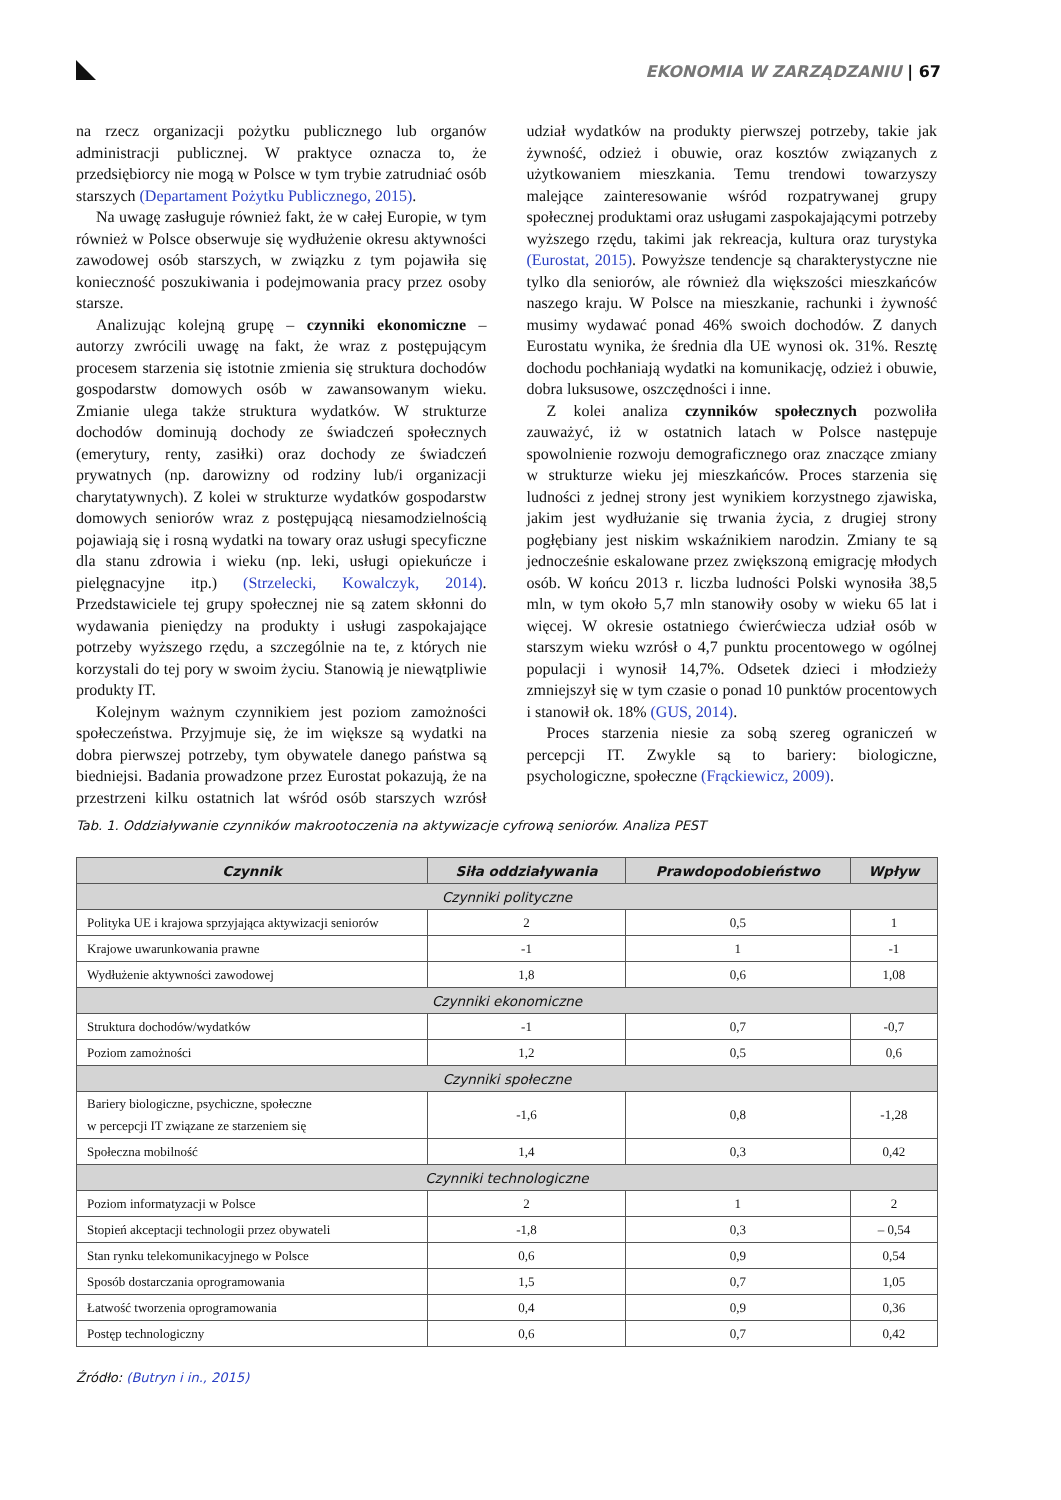EKONOMIA W ZARZĄDZANIU | 67
na rzecz organizacji pożytku publicznego lub organów administracji publicznej. W praktyce oznacza to, że przedsiębiorcy nie mogą w Polsce w tym trybie zatrudniać osób starszych (Departament Pożytku Publicznego, 2015).
Na uwagę zasługuje również fakt, że w całej Europie, w tym również w Polsce obserwuje się wydłużenie okresu aktywności zawodowej osób starszych, w związku z tym pojawiła się konieczność poszukiwania i podejmowania pracy przez osoby starsze.
Analizując kolejną grupę – czynniki ekonomiczne – autorzy zwrócili uwagę na fakt, że wraz z postępującym procesem starzenia się istotnie zmienia się struktura dochodów gospodarstw domowych osób w zawansowanym wieku. Zmianie ulega także struktura wydatków. W strukturze dochodów dominują dochody ze świadczeń społecznych (emerytury, renty, zasiłki) oraz dochody ze świadczeń prywatnych (np. darowizny od rodziny lub/i organizacji charytatywnych). Z kolei w strukturze wydatków gospodarstw domowych seniorów wraz z postępującą niesamodzielnością pojawiają się i rosną wydatki na towary oraz usługi specyficzne dla stanu zdrowia i wieku (np. leki, usługi opiekuńcze i pielęgnacyjne itp.) (Strzelecki, Kowalczyk, 2014). Przedstawiciele tej grupy społecznej nie są zatem skłonni do wydawania pieniędzy na produkty i usługi zaspokajające potrzeby wyższego rzędu, a szczególnie na te, z których nie korzystali do tej pory w swoim życiu. Stanowią je niewątpliwie produkty IT.
Kolejnym ważnym czynnikiem jest poziom zamożności społeczeństwa. Przyjmuje się, że im większe są wydatki na dobra pierwszej potrzeby, tym obywatele danego państwa są biedniejsi. Badania prowadzone przez Eurostat pokazują, że na przestrzeni kilku ostatnich lat wśród osób starszych wzrósł udział wydatków na produkty pierwszej potrzeby, takie jak żywność, odzież i obuwie, oraz kosztów związanych z użytkowaniem mieszkania. Temu trendowi towarzyszy malejące zainteresowanie wśród rozpatrywanej grupy społecznej produktami oraz usługami zaspokajającymi potrzeby wyższego rzędu, takimi jak rekreacja, kultura oraz turystyka (Eurostat, 2015). Powyższe tendencje są charakterystyczne nie tylko dla seniorów, ale również dla większości mieszkańców naszego kraju. W Polsce na mieszkanie, rachunki i żywność musimy wydawać ponad 46% swoich dochodów. Z danych Eurostatu wynika, że średnia dla UE wynosi ok. 31%. Resztę dochodu pochłaniają wydatki na komunikację, odzież i obuwie, dobra luksusowe, oszczędności i inne.
Z kolei analiza czynników społecznych pozwoliła zauważyć, iż w ostatnich latach w Polsce następuje spowolnienie rozwoju demograficznego oraz znaczące zmiany w strukturze wieku jej mieszkańców. Proces starzenia się ludności z jednej strony jest wynikiem korzystnego zjawiska, jakim jest wydłużanie się trwania życia, z drugiej strony pogłębiany jest niskim wskaźnikiem narodzin. Zmiany te są jednocześnie eskalowane przez zwiększoną emigrację młodych osób. W końcu 2013 r. liczba ludności Polski wynosiła 38,5 mln, w tym około 5,7 mln stanowiły osoby w wieku 65 lat i więcej. W okresie ostatniego ćwierćwiecza udział osób w starszym wieku wzrósł o 4,7 punktu procentowego w ogólnej populacji i wynosił 14,7%. Odsetek dzieci i młodzieży zmniejszył się w tym czasie o ponad 10 punktów procentowych i stanowił ok. 18% (GUS, 2014).
Proces starzenia niesie za sobą szereg ograniczeń w percepcji IT. Zwykle są to bariery: biologiczne, psychologiczne, społeczne (Frąckiewicz, 2009).
Tab. 1. Oddziaływanie czynników makrootoczenia na aktywizacje cyfrową seniorów. Analiza PEST
| Czynnik | Siła oddziaływania | Prawdopodobieństwo | Wpływ |
| --- | --- | --- | --- |
| Czynniki polityczne | | | |
| Polityka UE i krajowa sprzyjająca aktywizacji seniorów | 2 | 0,5 | 1 |
| Krajowe uwarunkowania prawne | -1 | 1 | -1 |
| Wydłużenie aktywności zawodowej | 1,8 | 0,6 | 1,08 |
| Czynniki ekonomiczne | | | |
| Struktura dochodów/wydatków | -1 | 0,7 | -0,7 |
| Poziom zamożności | 1,2 | 0,5 | 0,6 |
| Czynniki społeczne | | | |
| Bariery biologiczne, psychiczne, społeczne w percepcji IT związane ze starzeniem się | -1,6 | 0,8 | -1,28 |
| Społeczna mobilność | 1,4 | 0,3 | 0,42 |
| Czynniki technologiczne | | | |
| Poziom informatyzacji w Polsce | 2 | 1 | 2 |
| Stopień akceptacji technologii przez obywateli | -1,8 | 0,3 | – 0,54 |
| Stan rynku telekomunikacyjnego w Polsce | 0,6 | 0,9 | 0,54 |
| Sposób dostarczania oprogramowania | 1,5 | 0,7 | 1,05 |
| Łatwość tworzenia oprogramowania | 0,4 | 0,9 | 0,36 |
| Postęp technologiczny | 0,6 | 0,7 | 0,42 |
Źródło: (Butryn i in., 2015)